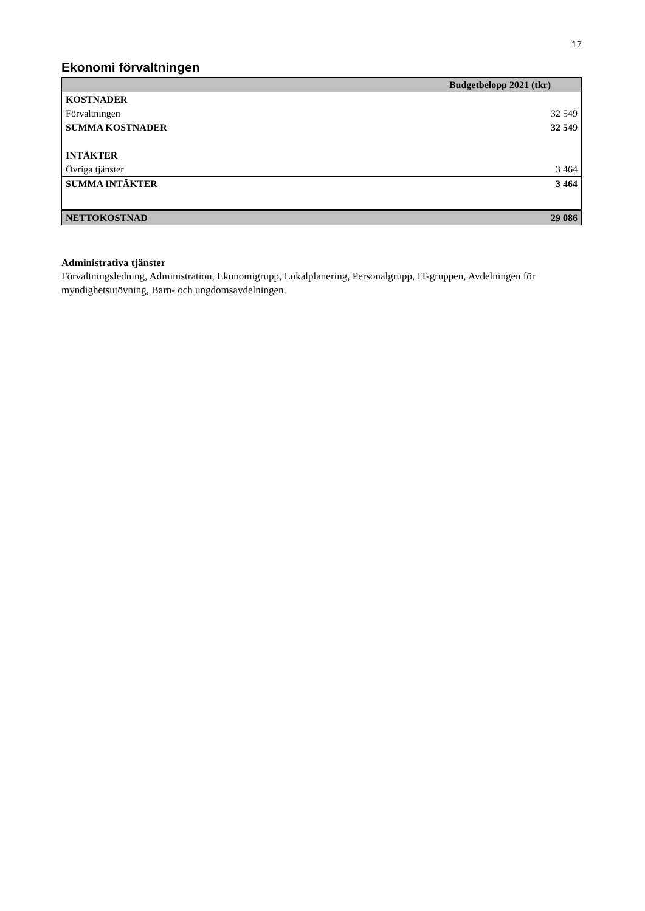17
Ekonomi förvaltningen
| | Budgetbelopp 2021 (tkr) |
| --- | --- |
| KOSTNADER | |
| Förvaltningen | 32 549 |
| SUMMA KOSTNADER | 32 549 |
| INTÄKTER | |
| Övriga tjänster | 3 464 |
| SUMMA INTÄKTER | 3 464 |
| NETTOKOSTNAD | 29 086 |
Administrativa tjänster
Förvaltningsledning, Administration, Ekonomigrupp, Lokalplanering, Personalgrupp, IT-gruppen, Avdelningen för myndighetsutövning, Barn- och ungdomsavdelningen.